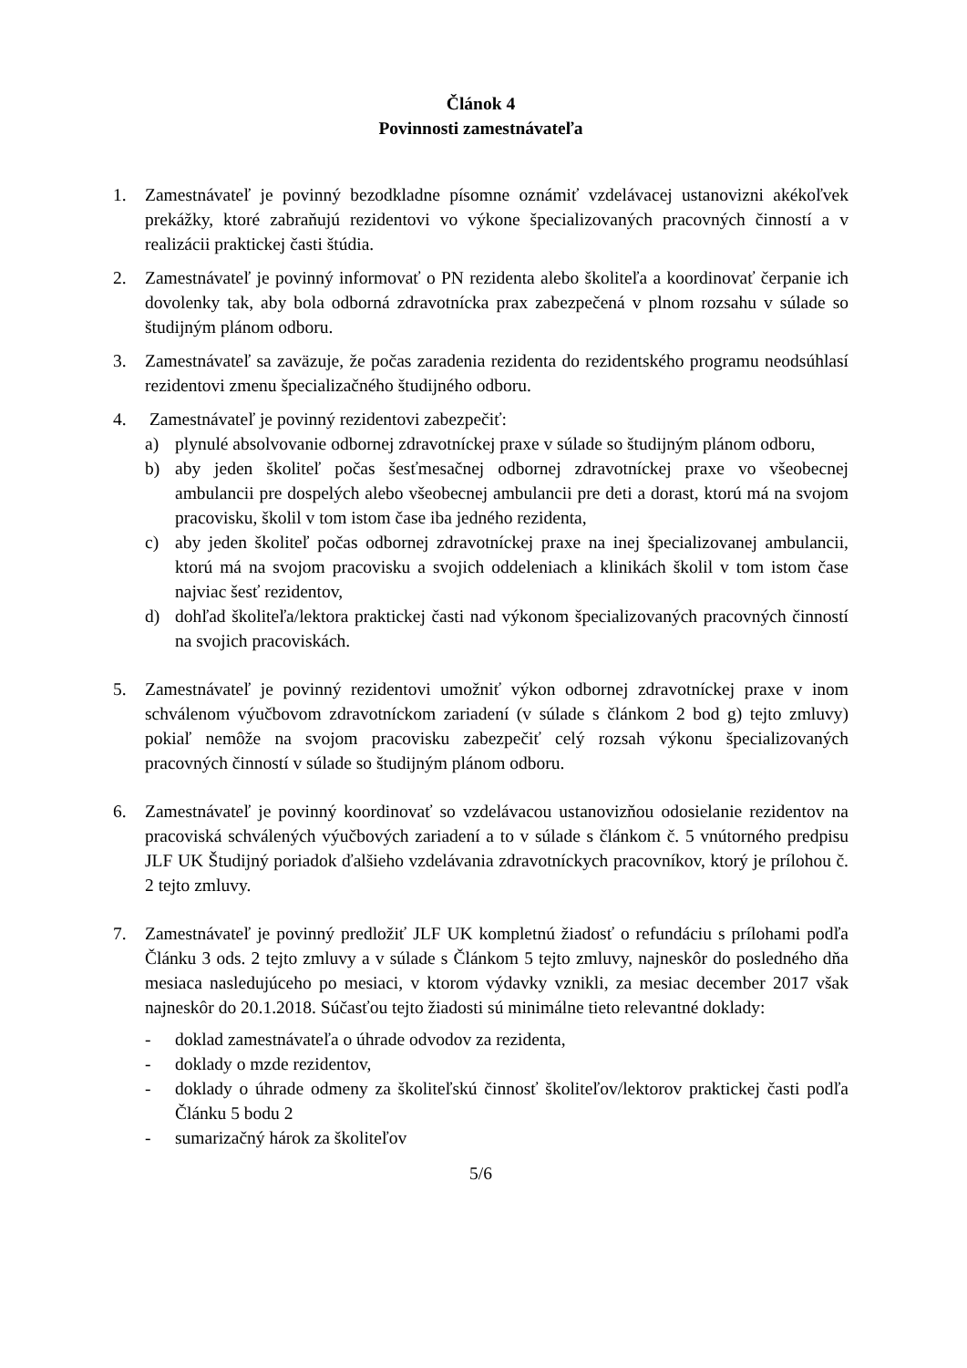Článok 4
Povinnosti zamestnávateľa
1. Zamestnávateľ je povinný bezodkladne písomne oznámiť vzdelávacej ustanovizni akékoľvek prekážky, ktoré zabraňujú rezidentovi vo výkone špecializovaných pracovných činností a v realizácii praktickej časti štúdia.
2. Zamestnávateľ je povinný informovať o PN rezidenta alebo školiteľa a koordinovať čerpanie ich dovolenky tak, aby bola odborná zdravotnícka prax zabezpečená v plnom rozsahu v súlade so študijným plánom odboru.
3. Zamestnávateľ sa zaväzuje, že počas zaradenia rezidenta do rezidentského programu neodsúhlasí rezidentovi zmenu špecializačného študijného odboru.
4. Zamestnávateľ je povinný rezidentovi zabezpečiť:
a) plynulé absolvovanie odbornej zdravotníckej praxe v súlade so študijným plánom odboru,
b) aby jeden školiteľ počas šesťmesačnej odbornej zdravotníckej praxe vo všeobecnej ambulancii pre dospelých alebo všeobecnej ambulancii pre deti a dorast, ktorú má na svojom pracovisku, školil v tom istom čase iba jedného rezidenta,
c) aby jeden školiteľ počas odbornej zdravotníckej praxe na inej špecializovanej ambulancii, ktorú má na svojom pracovisku a svojich oddeleniach a klinikách školil v tom istom čase najviac šesť rezidentov,
d) dohľad školiteľa/lektora praktickej časti nad výkonom špecializovaných pracovných činností na svojich pracoviskách.
5. Zamestnávateľ je povinný rezidentovi umožniť výkon odbornej zdravotníckej praxe v inom schválenom výučbovom zdravotníckom zariadení (v súlade s článkom 2 bod g) tejto zmluvy) pokiaľ nemôže na svojom pracovisku zabezpečiť celý rozsah výkonu špecializovaných pracovných činností v súlade so študijným plánom odboru.
6. Zamestnávateľ je povinný koordinovať so vzdelávacou ustanovizňou odosielanie rezidentov na pracoviská schválených výučbových zariadení a to v súlade s článkom č. 5 vnútorného predpisu JLF UK Študijný poriadok ďalšieho vzdelávania zdravotníckych pracovníkov, ktorý je prílohou č. 2 tejto zmluvy.
7. Zamestnávateľ je povinný predložiť JLF UK kompletnú žiadosť o refundáciu s prílohami podľa Článku 3 ods. 2 tejto zmluvy a v súlade s Článkom 5 tejto zmluvy, najneskôr do posledného dňa mesiaca nasledujúceho po mesiaci, v ktorom výdavky vznikli, za mesiac december 2017 však najneskôr do 20.1.2018. Súčasťou tejto žiadosti sú minimálne tieto relevantné doklady:
- doklad zamestnávateľa o úhrade odvodov za rezidenta,
- doklady o mzde rezidentov,
- doklady o úhrade odmeny za školiteľskú činnosť školiteľov/lektorov praktickej časti podľa Článku 5 bodu 2
- sumarizačný hárok za školiteľov
5/6